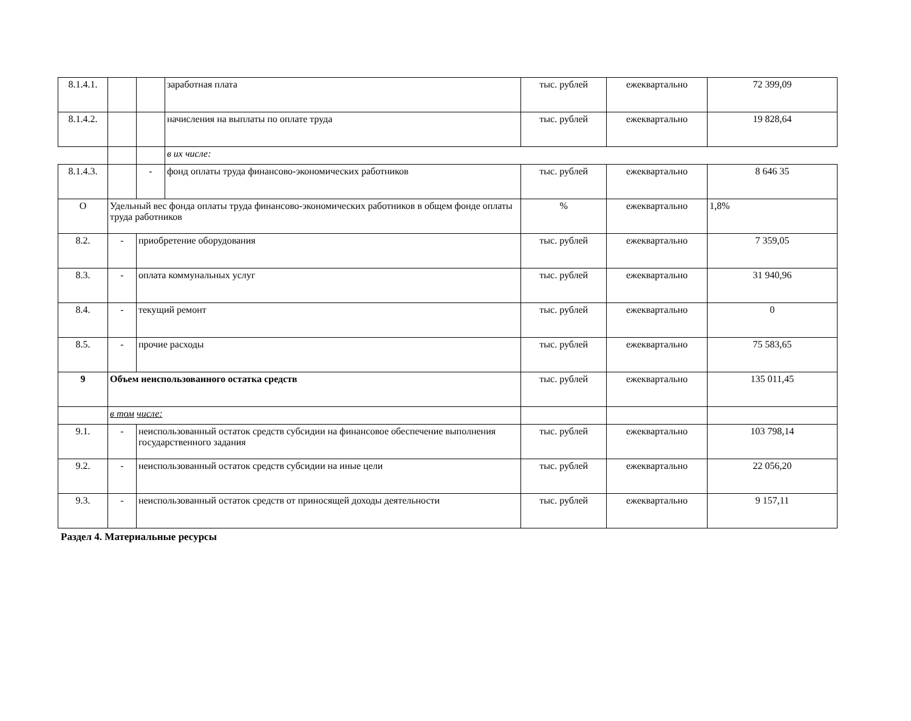| 8.1.4.1. | | | заработная плата | тыс. рублей | ежеквартально | 72 399,09 |
| 8.1.4.2. | | | начисления на выплаты по оплате труда | тыс. рублей | ежеквартально | 19 828,64 |
| | | | в их числе: | | | |
| 8.1.4.3. | | - | фонд оплаты труда финансово-экономических работников | тыс. рублей | ежеквартально | 8 646 35 |
| О | Удельный вес фонда оплаты труда финансово-экономических работников в общем фонде оплаты труда работников | | | % | ежеквартально | 1,8% |
| 8.2. | - | приобретение оборудования | | тыс. рублей | ежеквартально | 7 359,05 |
| 8.3. | - | оплата коммунальных услуг | | тыс. рублей | ежеквартально | 31 940,96 |
| 8.4. | - | текущий ремонт | | тыс. рублей | ежеквартально | 0 |
| 8.5. | - | прочие расходы | | тыс. рублей | ежеквартально | 75 583,65 |
| 9 | Объем неиспользованного остатка средств | | | тыс. рублей | ежеквартально | 135 011,45 |
| | в том числе: | | | | | |
| 9.1. | - | неиспользованный остаток средств субсидии на финансовое обеспечение выполнения государственного задания | | тыс. рублей | ежеквартально | 103 798,14 |
| 9.2. | - | неиспользованный остаток средств субсидии на иные цели | | тыс. рублей | ежеквартально | 22 056,20 |
| 9.3. | - | неиспользованный остаток средств от приносящей доходы деятельности | | тыс. рублей | ежеквартально | 9 157,11 |
Раздел 4. Материальные ресурсы